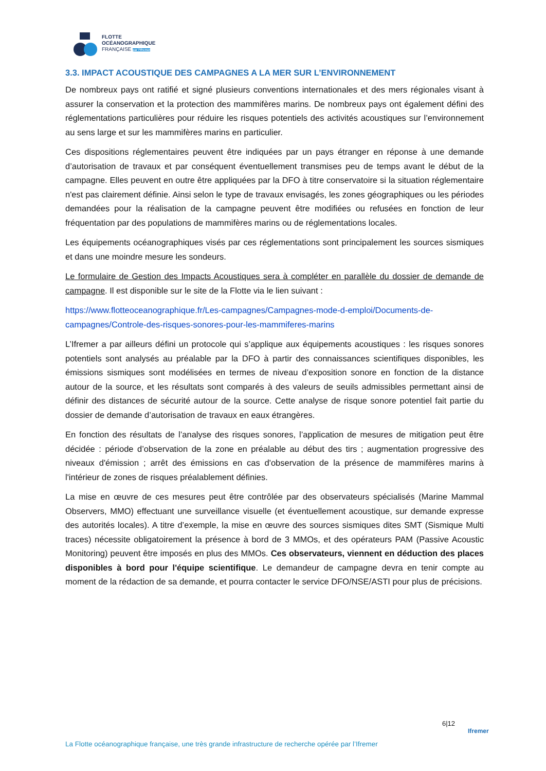FLOTTE
OCÉANOGRAPHIQUE
FRANÇAISE par l'Ifremer
3.3. IMPACT ACOUSTIQUE DES CAMPAGNES A LA MER SUR L’ENVIRONNEMENT
De nombreux pays ont ratifié et signé plusieurs conventions internationales et des mers régionales visant à assurer la conservation et la protection des mammifères marins. De nombreux pays ont également défini des réglementations particulières pour réduire les risques potentiels des activités acoustiques sur l’environnement au sens large et sur les mammifères marins en particulier.
Ces dispositions réglementaires peuvent être indiquées par un pays étranger en réponse à une demande d’autorisation de travaux et par conséquent éventuellement transmises peu de temps avant le début de la campagne. Elles peuvent en outre être appliquées par la DFO à titre conservatoire si la situation réglementaire n'est pas clairement définie. Ainsi selon le type de travaux envisagés, les zones géographiques ou les périodes demandées pour la réalisation de la campagne peuvent être modifiées ou refusées en fonction de leur fréquentation par des populations de mammifères marins ou de réglementations locales.
Les équipements océanographiques visés par ces réglementations sont principalement les sources sismiques et dans une moindre mesure les sondeurs.
Le formulaire de Gestion des Impacts Acoustiques sera à compléter en parallèle du dossier de demande de campagne. Il est disponible sur le site de la Flotte via le lien suivant :
https://www.flotteoceanographique.fr/Les-campagnes/Campagnes-mode-d-emploi/Documents-de-campagnes/Controle-des-risques-sonores-pour-les-mammiferes-marins
L’Ifremer a par ailleurs défini un protocole qui s’applique aux équipements acoustiques : les risques sonores potentiels sont analysés au préalable par la DFO à partir des connaissances scientifiques disponibles, les émissions sismiques sont modélisées en termes de niveau d’exposition sonore en fonction de la distance autour de la source, et les résultats sont comparés à des valeurs de seuils admissibles permettant ainsi de définir des distances de sécurité autour de la source. Cette analyse de risque sonore potentiel fait partie du dossier de demande d’autorisation de travaux en eaux étrangères.
En fonction des résultats de l’analyse des risques sonores, l’application de mesures de mitigation peut être décidée : période d’observation de la zone en préalable au début des tirs ; augmentation progressive des niveaux d'émission ; arrêt des émissions en cas d'observation de la présence de mammifères marins à l'intérieur de zones de risques préalablement définies.
La mise en œuvre de ces mesures peut être contrôlée par des observateurs spécialisés (Marine Mammal Observers, MMO) effectuant une surveillance visuelle (et éventuellement acoustique, sur demande expresse des autorités locales). A titre d’exemple, la mise en œuvre des sources sismiques dites SMT (Sismique Multi traces) nécessite obligatoirement la présence à bord de 3 MMOs, et des opérateurs PAM (Passive Acoustic Monitoring) peuvent être imposés en plus des MMOs. Ces observateurs, viennent en déduction des places disponibles à bord pour l'équipe scientifique. Le demandeur de campagne devra en tenir compte au moment de la rédaction de sa demande, et pourra contacter le service DFO/NSE/ASTI pour plus de précisions.
6|12
Ifremer
La Flotte océanographique française, une très grande infrastructure de recherche opérée par l’Ifremer